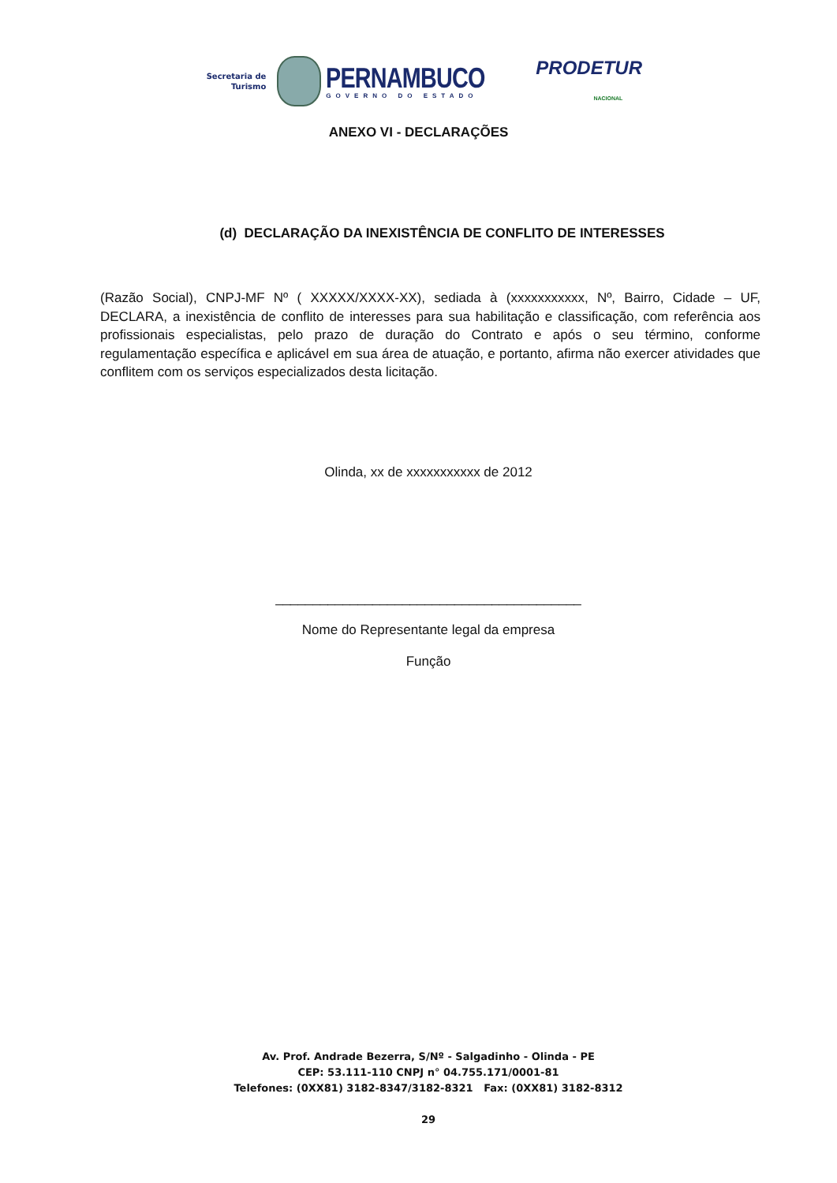Secretaria de
Turismo
PERNAMBUCO
GOVERNO DO ESTADO
PRODETUR
NACIONAL
ANEXO VI - DECLARAÇÕES
(d) DECLARAÇÃO DA INEXISTÊNCIA DE CONFLITO DE INTERESSES
(Razão Social), CNPJ-MF Nº ( XXXXX/XXXX-XX), sediada à (xxxxxxxxxxx, Nº, Bairro, Cidade – UF, DECLARA, a inexistência de conflito de interesses para sua habilitação e classificação, com referência aos profissionais especialistas, pelo prazo de duração do Contrato e após o seu término, conforme regulamentação específica e aplicável em sua área de atuação, e portanto, afirma não exercer atividades que conflitem com os serviços especializados desta licitação.
Olinda, xx de xxxxxxxxxxx de 2012
_________________________________________
Nome do Representante legal da empresa
Função
Av. Prof. Andrade Bezerra, S/Nº - Salgadinho - Olinda - PE
CEP: 53.111-110 CNPJ n° 04.755.171/0001-81
Telefones: (0XX81) 3182-8347/3182-8321 Fax: (0XX81) 3182-8312
29